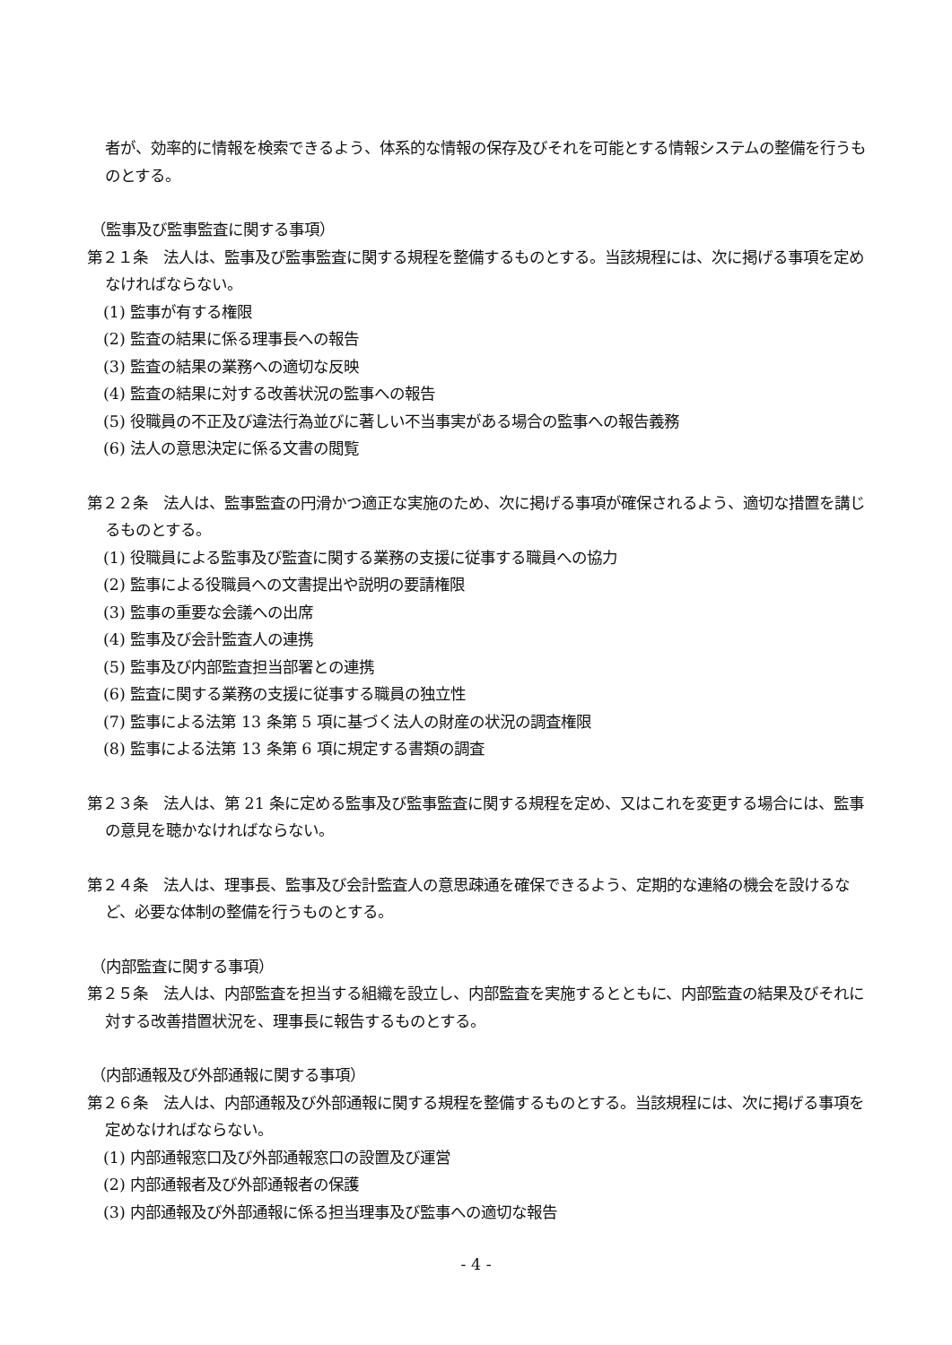者が、効率的に情報を検索できるよう、体系的な情報の保存及びそれを可能とする情報システムの整備を行うものとする。
（監事及び監事監査に関する事項）
第２１条　法人は、監事及び監事監査に関する規程を整備するものとする。当該規程には、次に掲げる事項を定めなければならない。
(1) 監事が有する権限
(2) 監査の結果に係る理事長への報告
(3) 監査の結果の業務への適切な反映
(4) 監査の結果に対する改善状況の監事への報告
(5) 役職員の不正及び違法行為並びに著しい不当事実がある場合の監事への報告義務
(6) 法人の意思決定に係る文書の閲覧
第２２条　法人は、監事監査の円滑かつ適正な実施のため、次に掲げる事項が確保されるよう、適切な措置を講じるものとする。
(1) 役職員による監事及び監査に関する業務の支援に従事する職員への協力
(2) 監事による役職員への文書提出や説明の要請権限
(3) 監事の重要な会議への出席
(4) 監事及び会計監査人の連携
(5) 監事及び内部監査担当部署との連携
(6) 監査に関する業務の支援に従事する職員の独立性
(7) 監事による法第 13 条第 5 項に基づく法人の財産の状況の調査権限
(8) 監事による法第 13 条第 6 項に規定する書類の調査
第２３条　法人は、第 21 条に定める監事及び監事監査に関する規程を定め、又はこれを変更する場合には、監事の意見を聴かなければならない。
第２４条　法人は、理事長、監事及び会計監査人の意思疎通を確保できるよう、定期的な連絡の機会を設けるなど、必要な体制の整備を行うものとする。
（内部監査に関する事項）
第２５条　法人は、内部監査を担当する組織を設立し、内部監査を実施するとともに、内部監査の結果及びそれに対する改善措置状況を、理事長に報告するものとする。
（内部通報及び外部通報に関する事項）
第２６条　法人は、内部通報及び外部通報に関する規程を整備するものとする。当該規程には、次に掲げる事項を定めなければならない。
(1) 内部通報窓口及び外部通報窓口の設置及び運営
(2) 内部通報者及び外部通報者の保護
(3) 内部通報及び外部通報に係る担当理事及び監事への適切な報告
- 4 -